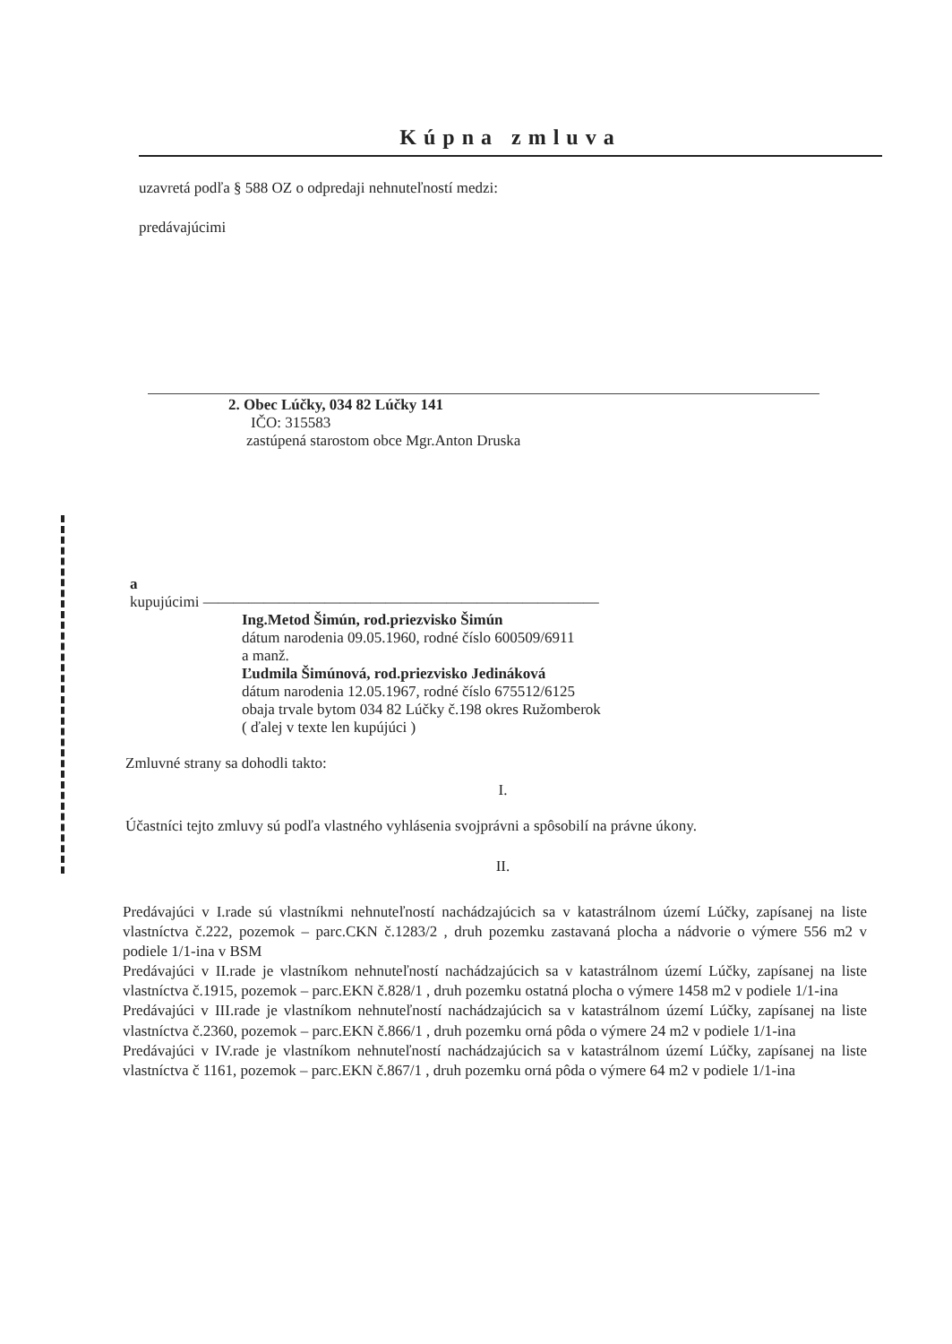Kúpna zmluva
uzavretá podľa § 588 OZ o odpredaji nehnuteľností medzi:
predávajúcimi
2. Obec Lúčky, 034 82 Lúčky 141
IČO: 315583
zastúpená starostom obce Mgr.Anton Druska
a
kupujúcimi ——————————————————————————
Ing.Metod Šimún, rod.priezvisko Šimún
dátum narodenia 09.05.1960, rodné číslo 600509/6911
a manž.
Ľudmila Šimúnová, rod.priezvisko Jedináková
dátum narodenia 12.05.1967, rodné číslo 675512/6125
obaja trvale bytom 034 82 Lúčky č.198 okres Ružomberok
( ďalej v texte len kupújúci )
Zmluvné strany sa dohodli takto:
I.
Účastníci tejto zmluvy sú podľa vlastného vyhlásenia svojprávni a spôsobilí na právne úkony.
II.
Predávajúci v I.rade sú vlastníkmi nehnuteľností nachádzajúcich sa v katastrálnom území Lúčky, zapísanej na liste vlastníctva č.222, pozemok – parc.CKN č.1283/2 , druh pozemku zastavaná plocha a nádvorie o výmere 556 m2 v podiele 1/1-ina v BSM
Predávajúci v II.rade je vlastníkom nehnuteľností nachádzajúcich sa v katastrálnom území Lúčky, zapísanej na liste vlastníctva č.1915, pozemok – parc.EKN č.828/1 , druh pozemku ostatná plocha o výmere 1458 m2 v podiele 1/1-ina
Predávajúci v III.rade je vlastníkom nehnuteľností nachádzajúcich sa v katastrálnom území Lúčky, zapísanej na liste vlastníctva č.2360, pozemok – parc.EKN č.866/1 , druh pozemku orná pôda o výmere 24 m2 v podiele 1/1-ina
Predávajúci v IV.rade je vlastníkom nehnuteľností nachádzajúcich sa v katastrálnom území Lúčky, zapísanej na liste vlastníctva č 1161, pozemok – parc.EKN č.867/1 , druh pozemku orná pôda o výmere 64 m2 v podiele 1/1-ina